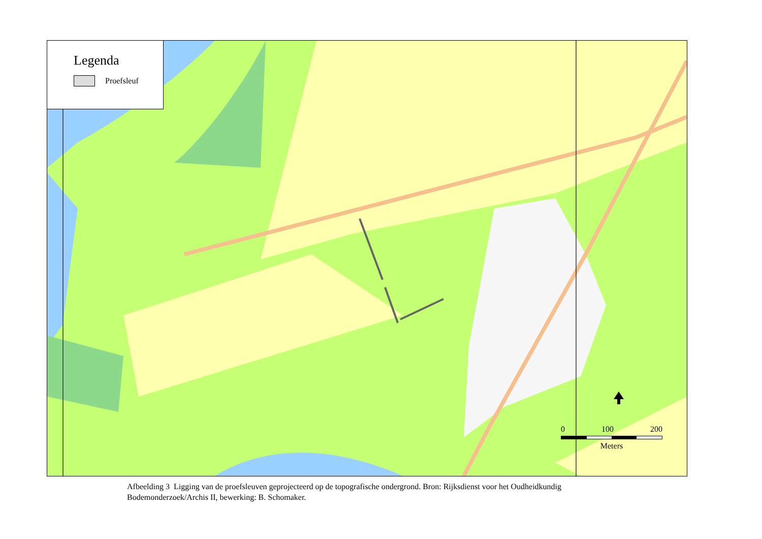Legenda
Proefsleuf
0 100 200
Meters
Afbeelding 3 Ligging van de proefsleuven geprojecteerd op de topografische ondergrond. Bron: Rijksdienst voor het Oudheidkundig Bodemonderzoek/Archis II, bewerking: B. Schomaker.